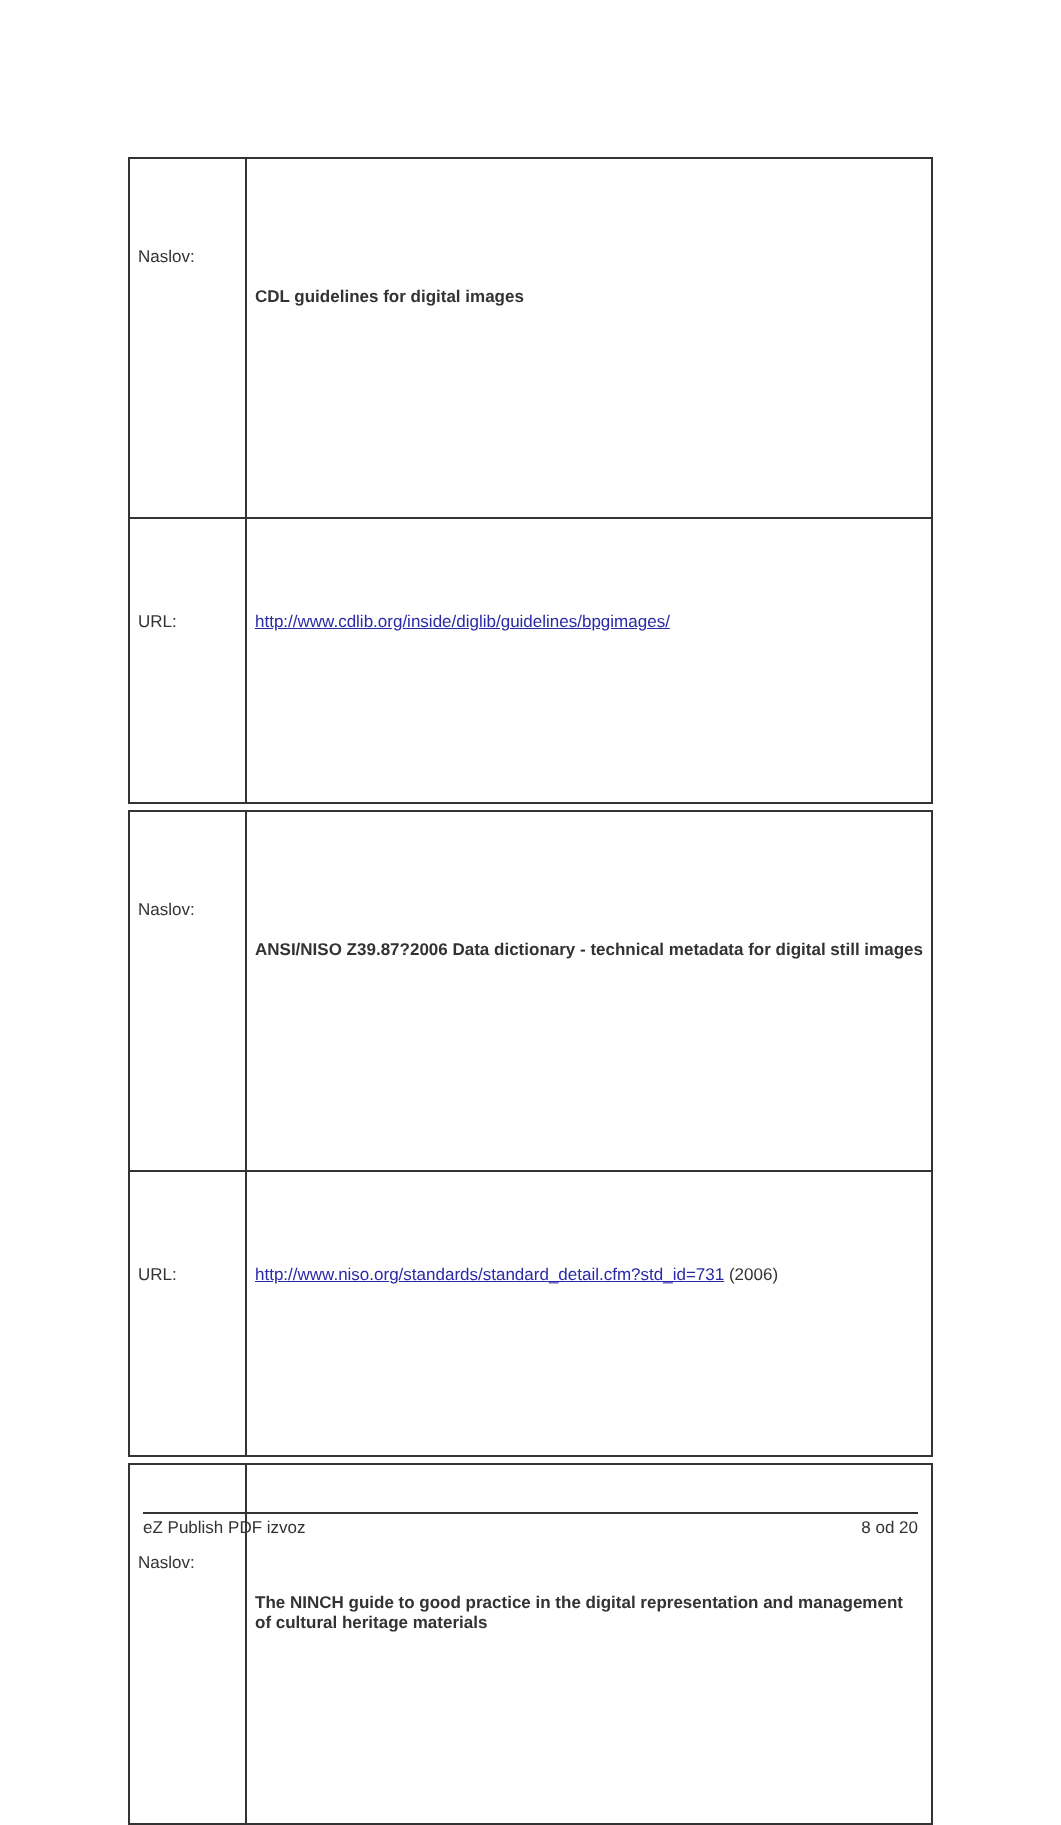| Naslov: | CDL guidelines for digital images |
| URL: | http://www.cdlib.org/inside/diglib/guidelines/bpgimages/ |
| Naslov: | ANSI/NISO Z39.87?2006 Data dictionary - technical metadata for digital still images |
| URL: | http://www.niso.org/standards/standard_detail.cfm?std_id=731 (2006) |
| Naslov: | The NINCH guide to good practice in the digital representation and management of cultural heritage materials |
eZ Publish PDF izvoz 8 od 20